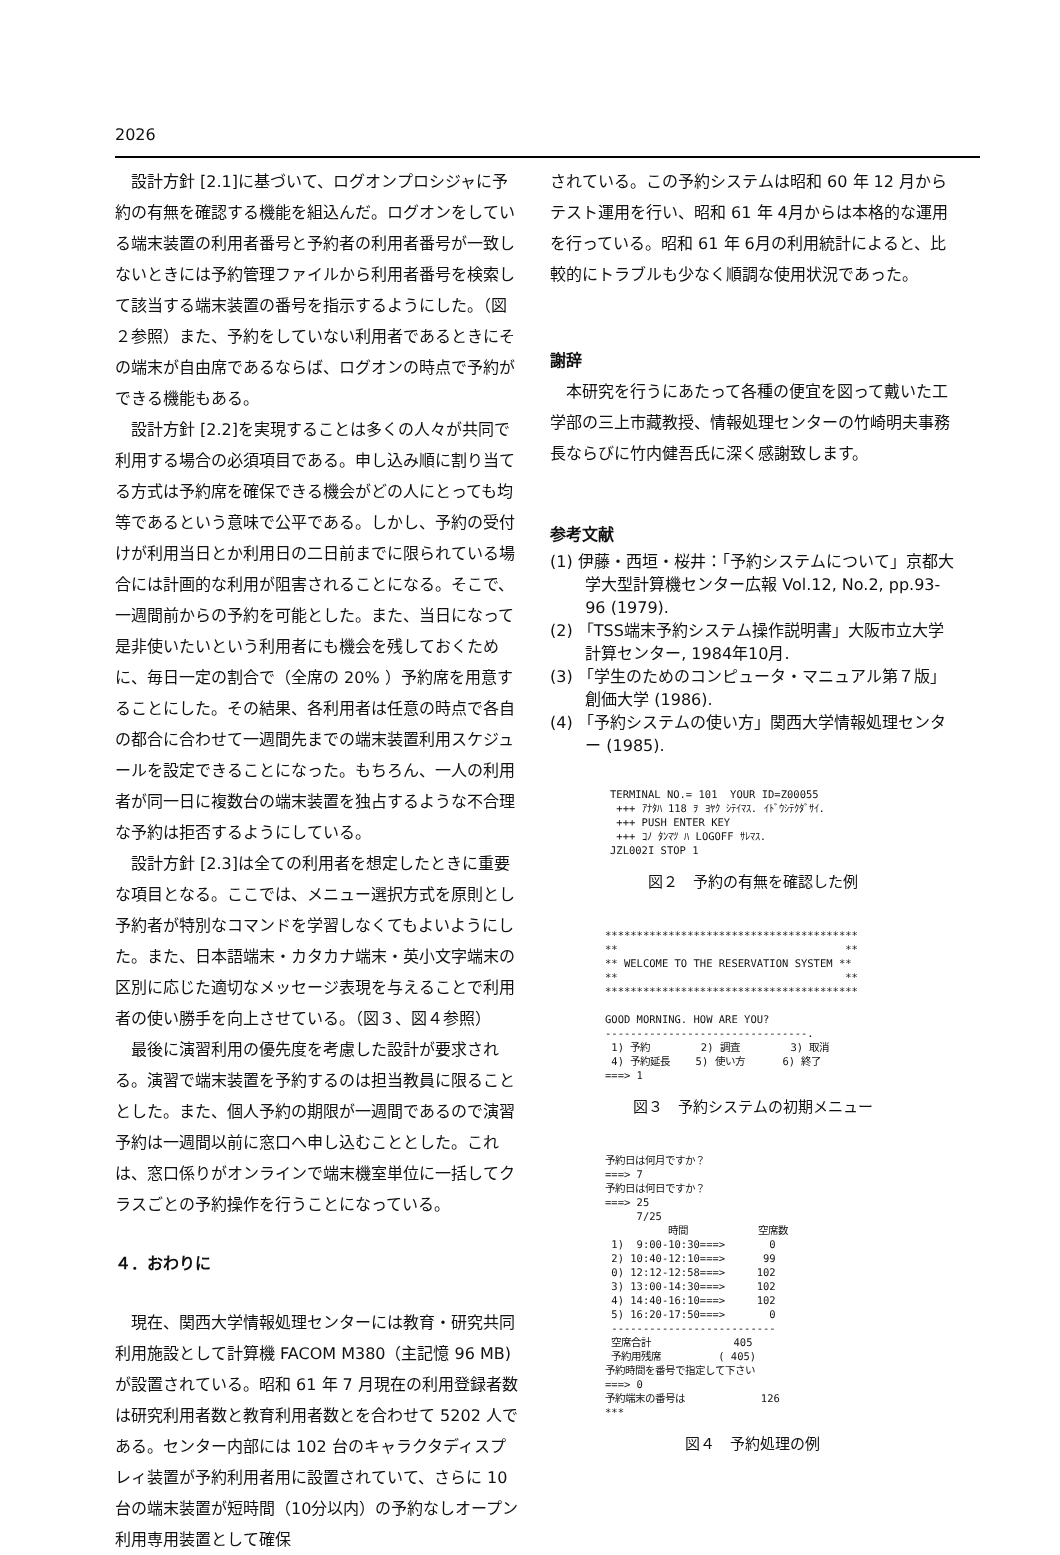2026
設計方針 [2.1]に基づいて、ログオンプロシジャに予約の有無を確認する機能を組込んだ。ログオンをしている端末装置の利用者番号と予約者の利用者番号が一致しないときには予約管理ファイルから利用者番号を検索して該当する端末装置の番号を指示するようにした。（図２参照）また、予約をしていない利用者であるときにその端末が自由席であるならば、ログオンの時点で予約ができる機能もある。
設計方針 [2.2]を実現することは多くの人々が共同で利用する場合の必須項目である。申し込み順に割り当てる方式は予約席を確保できる機会がどの人にとっても均等であるという意味で公平である。しかし、予約の受付けが利用当日とか利用日の二日前までに限られている場合には計画的な利用が阻害されることになる。そこで、一週間前からの予約を可能とした。また、当日になって是非使いたいという利用者にも機会を残しておくために、毎日一定の割合で（全席の 20% ）予約席を用意することにした。その結果、各利用者は任意の時点で各自の都合に合わせて一週間先までの端末装置利用スケジュールを設定できることになった。もちろん、一人の利用者が同一日に複数台の端末装置を独占するような不合理な予約は拒否するようにしている。
設計方針 [2.3]は全ての利用者を想定したときに重要な項目となる。ここでは、メニュー選択方式を原則とし予約者が特別なコマンドを学習しなくてもよいようにした。また、日本語端末・カタカナ端末・英小文字端末の区別に応じた適切なメッセージ表現を与えることで利用者の使い勝手を向上させている。（図３、図４参照）
最後に演習利用の優先度を考慮した設計が要求される。演習で端末装置を予約するのは担当教員に限ることとした。また、個人予約の期限が一週間であるので演習予約は一週間以前に窓口へ申し込むこととした。これは、窓口係りがオンラインで端末機室単位に一括してクラスごとの予約操作を行うことになっている。
４．おわりに
現在、関西大学情報処理センターには教育・研究共同利用施設として計算機 FACOM M380（主記憶 96 MB)が設置されている。昭和 61 年 7 月現在の利用登録者数は研究利用者数と教育利用者数とを合わせて 5202 人である。センター内部には 102 台のキャラクタディスプレィ装置が予約利用者用に設置されていて、さらに 10 台の端末装置が短時間（10分以内）の予約なしオープン利用専用装置として確保
されている。この予約システムは昭和 60 年 12 月からテスト運用を行い、昭和 61 年 4月からは本格的な運用を行っている。昭和 61 年 6月の利用統計によると、比較的にトラブルも少なく順調な使用状況であった。
謝辞
本研究を行うにあたって各種の便宜を図って戴いた工学部の三上市藏教授、情報処理センターの竹崎明夫事務長ならびに竹内健吾氏に深く感謝致します。
参考文献
(1) 伊藤・西垣・桜井：「予約システムについて」京都大学大型計算機センター広報 Vol.12, No.2, pp.93-96 (1979).
(2) 「TSS端末予約システム操作説明書」大阪市立大学計算センター, 1984年10月.
(3) 「学生のためのコンピュータ・マニュアル第７版」創価大学 (1986).
(4) 「予約システムの使い方」関西大学情報処理センター (1985).
TERMINAL NO.= 101  YOUR ID=Z00055
 +++ ｱﾅﾀﾊ 118 ｦ ﾖﾔｸ ｼﾃｲﾏｽ. ｲﾄﾞｳｼﾃｸﾀﾞｻｲ.
 +++ PUSH ENTER KEY
 +++ ｺﾉ ﾀﾝﾏﾂ ﾊ LOGOFF ｻﾚﾏｽ.
JZL002I STOP 1
図２　予約の有無を確認した例
****************************************
**                                    **
** WELCOME TO THE RESERVATION SYSTEM **
**                                    **
****************************************

GOOD MORNING. HOW ARE YOU?
--------------------------------.
 1) 予約        2) 調査        3) 取消
 4) 予約延長    5) 使い方      6) 終了
===> 1
図３　予約システムの初期メニュー
予約日は何月ですか？
===> 7
予約日は何日ですか？
===> 25
     7/25
          時間           空席数
 1)  9:00-10:30===>       0
 2) 10:40-12:10===>      99
 0) 12:12-12:58===>     102
 3) 13:00-14:30===>     102
 4) 14:40-16:10===>     102
 5) 16:20-17:50===>       0
 --------------------------
 空席合計             405
 予約用残席         ( 405)
予約時間を番号で指定して下さい
===> 0
予約端末の番号は            126
***
図４　予約処理の例